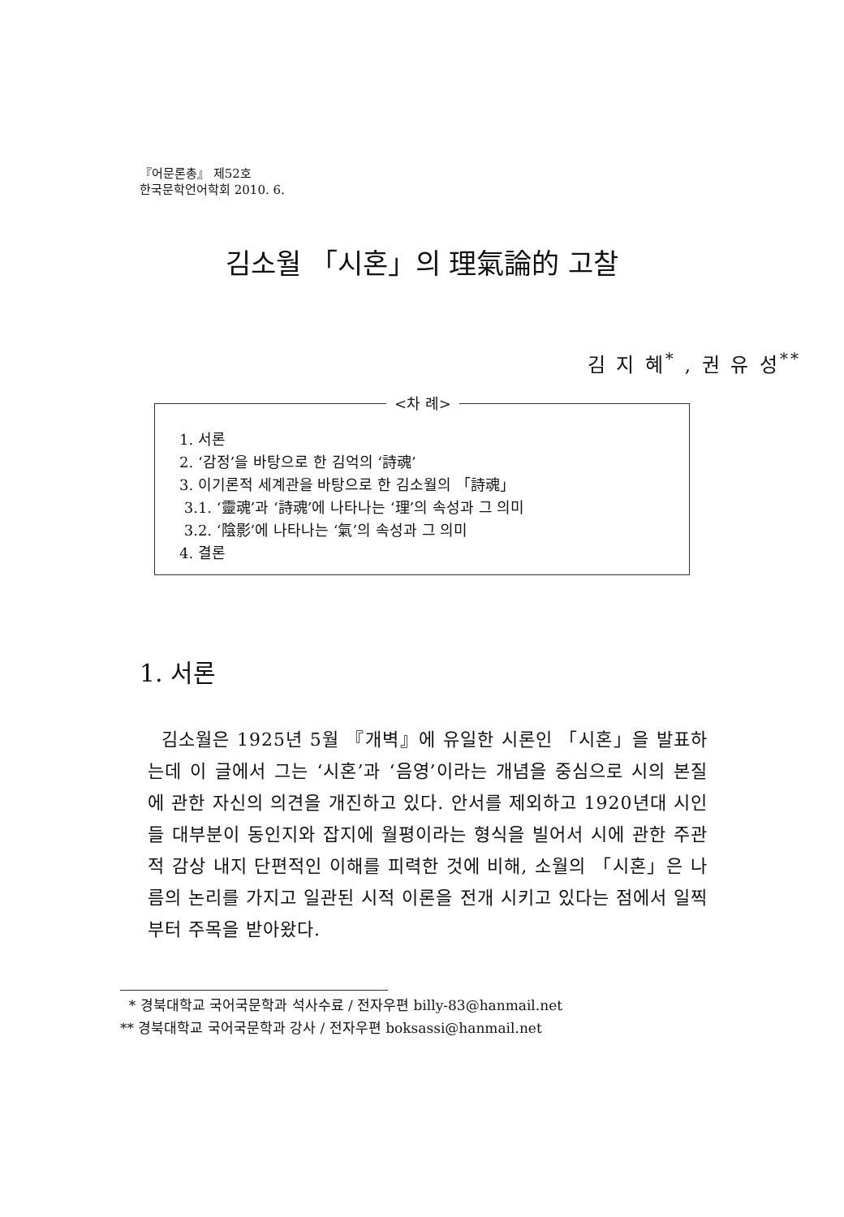『어문론총』 제52호
한국문학언어학회 2010. 6.
김소월 「시혼」의 理氣論的 고찰
김 지 혜<sup>*</sup> , 권 유 성<sup>**</sup>
<차 례>
1. 서론
2. ‘감정’을 바탕으로 한 김억의 ‘詩魂’
3. 이기론적 세계관을 바탕으로 한 김소월의 「詩魂」
3.1. ‘靈魂’과 ‘詩魂’에 나타나는 ‘理’의 속성과 그 의미
3.2. ‘陰影’에 나타나는 ‘氣’의 속성과 그 의미
4. 결론
1. 서론
김소월은 1925년 5월 『개벽』에 유일한 시론인 「시혼」을 발표하는데 이 글에서 그는 ‘시혼’과 ‘음영’이라는 개념을 중심으로 시의 본질에 관한 자신의 의견을 개진하고 있다. 안서를 제외하고 1920년대 시인들 대부분이 동인지와 잡지에 월평이라는 형식을 빌어서 시에 관한 주관적 감상 내지 단편적인 이해를 피력한 것에 비해, 소월의 「시혼」은 나름의 논리를 가지고 일관된 시적 이론을 전개 시키고 있다는 점에서 일찍부터 주목을 받아왔다.
* 경북대학교 국어국문학과 석사수료 / 전자우편 billy-83@hanmail.net
** 경북대학교 국어국문학과 강사 / 전자우편 boksassi@hanmail.net